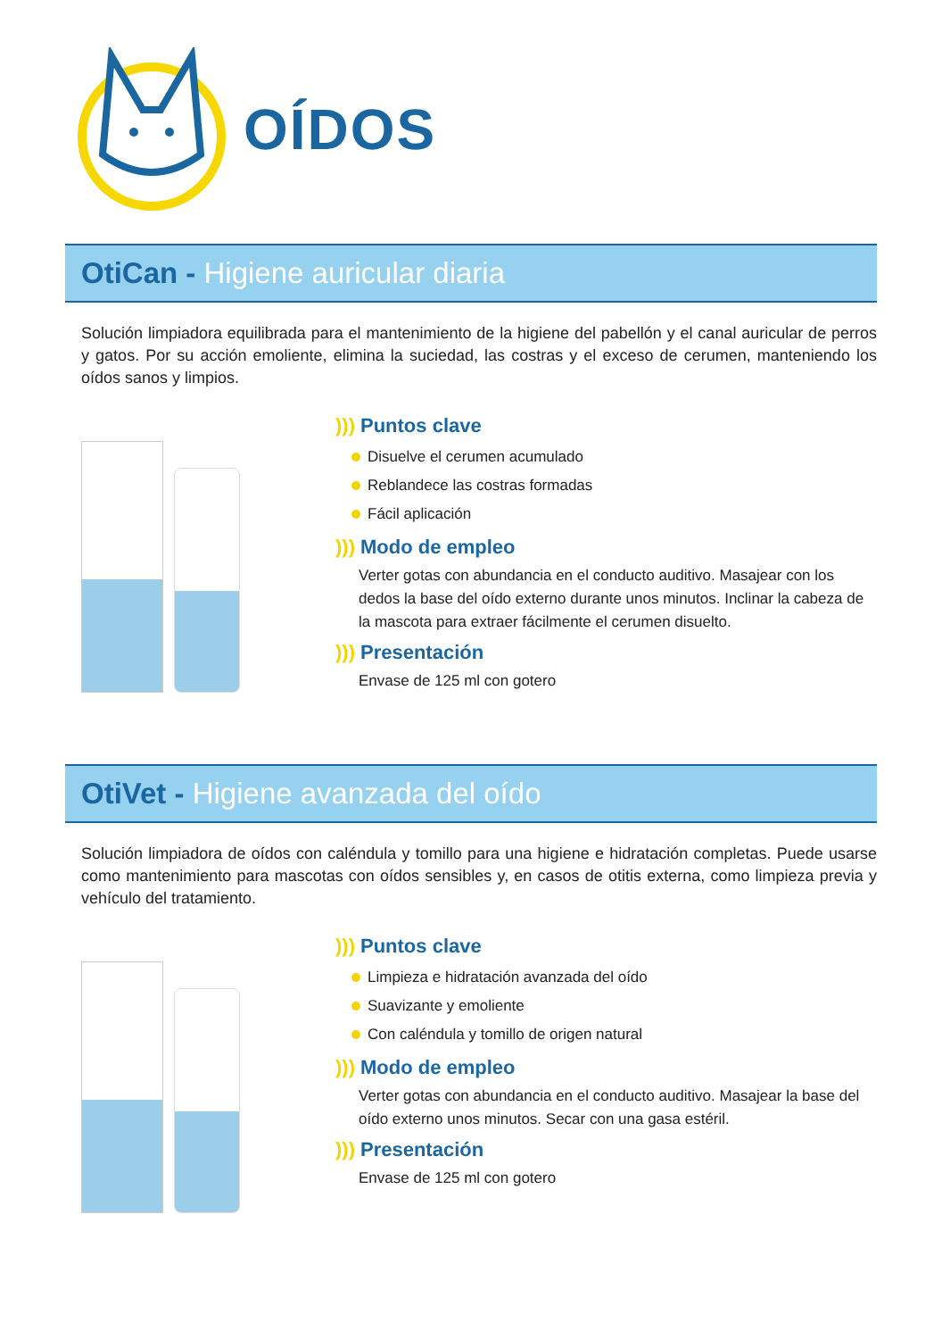OÍDOS
OtiCan - Higiene auricular diaria
Solución limpiadora equilibrada para el mantenimiento de la higiene del pabellón y el canal auricular de perros y gatos. Por su acción emoliente, elimina la suciedad, las costras y el exceso de cerumen, manteniendo los oídos sanos y limpios.
))) Puntos clave
Disuelve el cerumen acumulado
Reblandece las costras formadas
Fácil aplicación
))) Modo de empleo
Verter gotas con abundancia en el conducto auditivo. Masajear con los dedos la base del oído externo durante unos minutos. Inclinar la cabeza de la mascota para extraer fácilmente el cerumen disuelto.
))) Presentación
Envase de 125 ml con gotero
OtiVet - Higiene avanzada del oído
Solución limpiadora de oídos con caléndula y tomillo para una higiene e hidratación completas. Puede usarse como mantenimiento para mascotas con oídos sensibles y, en casos de otitis externa, como limpieza previa y vehículo del tratamiento.
))) Puntos clave
Limpieza e hidratación avanzada del oído
Suavizante y emoliente
Con caléndula y tomillo de origen natural
))) Modo de empleo
Verter gotas con abundancia en el conducto auditivo. Masajear la base del oído externo unos minutos. Secar con una gasa estéril.
))) Presentación
Envase de 125 ml con gotero